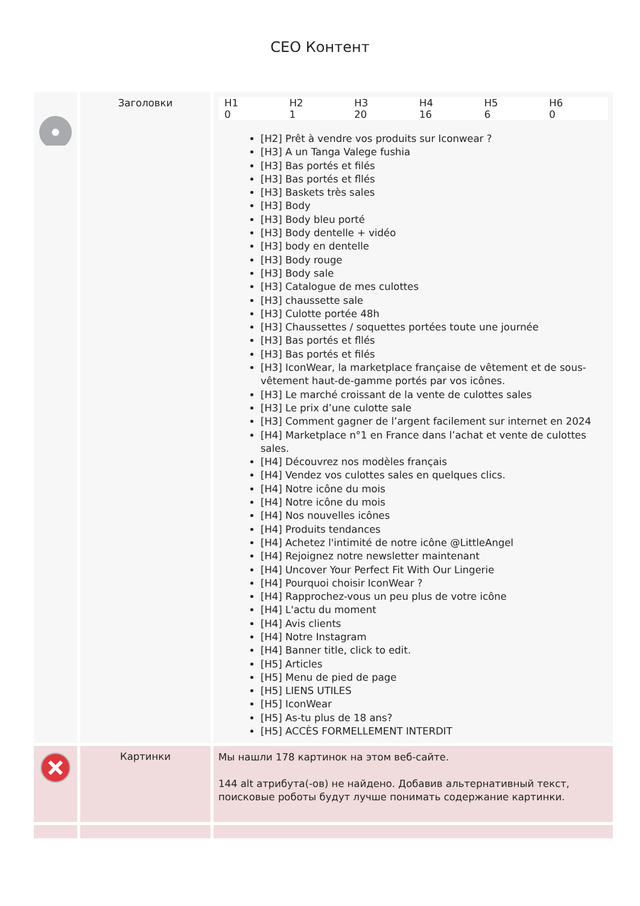CEO Контент
| | Заголовки | / H1 / H2 / H3 / H4 / H5 / H6 / / --- / --- / --- / --- / --- / --- / / 0 / 1 / 20 / 16 / 6 / 0 / [H2] Prêt à vendre vos produits sur Iconwear ? [H3] A un Tanga Valege fushia [H3] Bas portés et filés [H3] Bas portés et fllés [H3] Baskets très sales [H3] Body [H3] Body bleu porté [H3] Body dentelle + vidéo [H3] body en dentelle [H3] Body rouge [H3] Body sale [H3] Catalogue de mes culottes [H3] chaussette sale [H3] Culotte portée 48h [H3] Chaussettes / soquettes portées toute une journée [H3] Bas portés et fllés [H3] Bas portés et filés [H3] IconWear, la marketplace française de vêtement et de sous-vêtement haut-de-gamme portés par vos icônes. [H3] Le marché croissant de la vente de culottes sales [H3] Le prix d’une culotte sale [H3] Comment gagner de l’argent facilement sur internet en 2024 [H4] Marketplace n°1 en France dans l’achat et vente de culottes sales. [H4] Découvrez nos modèles français [H4] Vendez vos culottes sales en quelques clics. [H4] Notre icône du mois [H4] Notre icône du mois [H4] Nos nouvelles icônes [H4] Produits tendances [H4] Achetez l'intimité de notre icône @LittleAngel [H4] Rejoignez notre newsletter maintenant [H4] Uncover Your Perfect Fit With Our Lingerie [H4] Pourquoi choisir IconWear ? [H4] Rapprochez-vous un peu plus de votre icône [H4] L'actu du moment [H4] Avis clients [H4] Notre Instagram [H4] Banner title, click to edit. [H5] Articles [H5] Menu de pied de page [H5] LIENS UTILES [H5] IconWear [H5] As-tu plus de 18 ans? [H5] ACCÈS FORMELLEMENT INTERDIT |
| | Картинки | Мы нашли 178 картинок на этом веб-сайте. 144 alt атрибута(-ов) не найдено. Добавив альтернативный текст, поисковые роботы будут лучше понимать содержание картинки. |